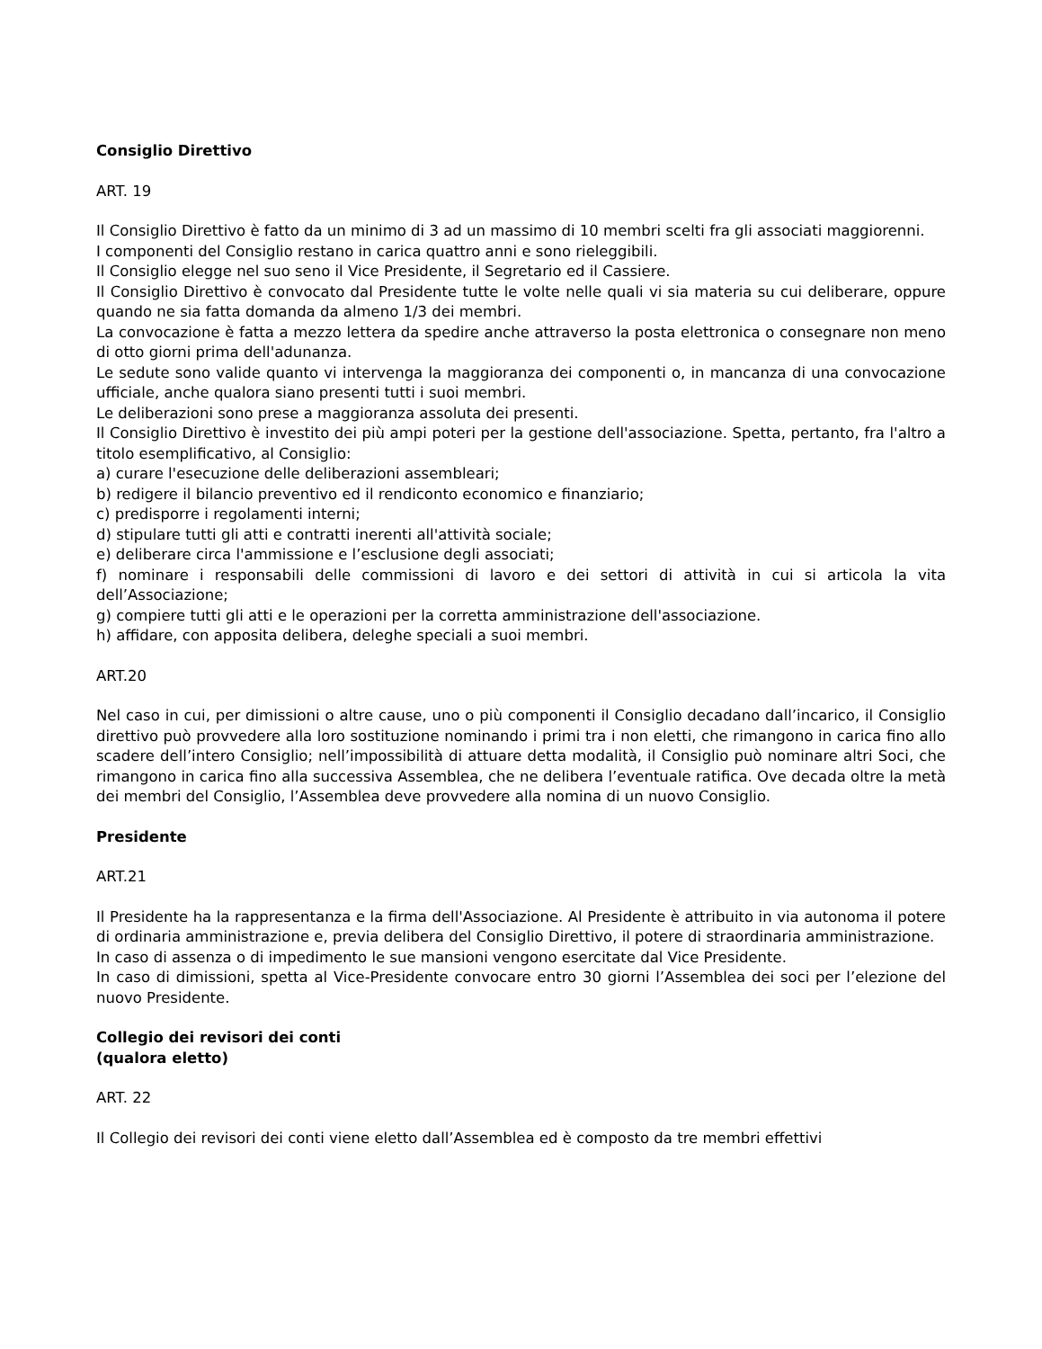Consiglio Direttivo
ART. 19
Il Consiglio Direttivo è fatto da un minimo di 3 ad un massimo di 10 membri scelti fra gli associati maggiorenni.
I componenti del Consiglio restano in carica quattro anni e sono rieleggibili.
Il Consiglio elegge nel suo seno il Vice Presidente, il Segretario ed il Cassiere.
Il Consiglio Direttivo è convocato dal Presidente tutte le volte nelle quali vi sia materia su cui deliberare, oppure quando ne sia fatta domanda da almeno 1/3 dei membri.
La convocazione è fatta a mezzo lettera da spedire anche attraverso la posta elettronica o consegnare non meno di otto giorni prima dell'adunanza.
Le sedute sono valide quanto vi intervenga la maggioranza dei componenti o, in mancanza di una convocazione ufficiale, anche qualora siano presenti tutti i suoi membri.
Le deliberazioni sono prese a maggioranza assoluta dei presenti.
Il Consiglio Direttivo è investito dei più ampi poteri per la gestione dell'associazione. Spetta, pertanto, fra l'altro a titolo esemplificativo, al Consiglio:
a) curare l'esecuzione delle deliberazioni assembleari;
b) redigere il bilancio preventivo ed il rendiconto economico e finanziario;
c) predisporre i regolamenti interni;
d) stipulare tutti gli atti e contratti inerenti all'attività sociale;
e) deliberare circa l'ammissione e l’esclusione degli associati;
f) nominare i responsabili delle commissioni di lavoro e dei settori di attività in cui si articola la vita dell’Associazione;
g) compiere tutti gli atti e le operazioni per la corretta amministrazione dell'associazione.
h) affidare, con apposita delibera, deleghe speciali a suoi membri.
ART.20
Nel caso in cui, per dimissioni o altre cause, uno o più componenti il Consiglio decadano dall’incarico, il Consiglio direttivo può provvedere alla loro sostituzione nominando i primi tra i non eletti, che rimangono in carica fino allo scadere dell’intero Consiglio; nell’impossibilità di attuare detta modalità, il Consiglio può nominare altri Soci, che rimangono in carica fino alla successiva Assemblea, che ne delibera l’eventuale ratifica. Ove decada oltre la metà dei membri del Consiglio, l’Assemblea deve provvedere alla nomina di un nuovo Consiglio.
Presidente
ART.21
Il Presidente ha la rappresentanza e la firma dell'Associazione. Al Presidente è attribuito in via autonoma il potere di ordinaria amministrazione e, previa delibera del Consiglio Direttivo, il potere di straordinaria amministrazione.
In caso di assenza o di impedimento le sue mansioni vengono esercitate dal Vice Presidente.
In caso di dimissioni, spetta al Vice-Presidente convocare entro 30 giorni l’Assemblea dei soci per l’elezione del nuovo Presidente.
Collegio dei revisori dei conti
(qualora eletto)
ART. 22
Il Collegio dei revisori dei conti viene eletto dall’Assemblea ed è composto da tre membri effettivi